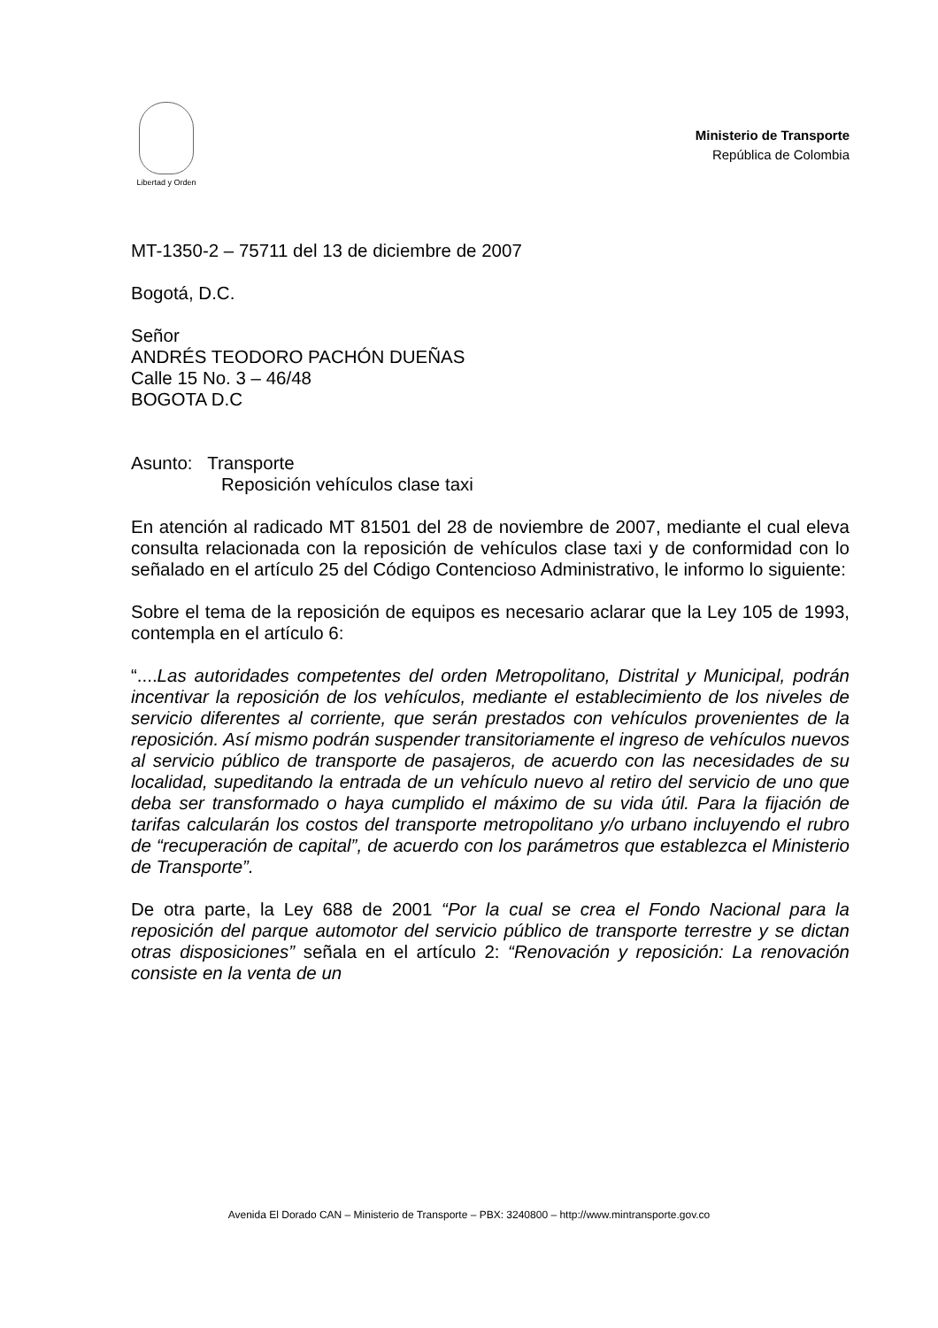Libertad y Orden
Ministerio de Transporte
República de Colombia
MT-1350-2 – 75711 del 13 de diciembre de 2007
Bogotá, D.C.
Señor
ANDRÉS TEODORO PACHÓN DUEÑAS
Calle 15 No. 3 – 46/48
BOGOTA D.C
Asunto: Transporte
Reposición vehículos clase taxi
En atención al radicado MT 81501 del 28 de noviembre de 2007, mediante el cual eleva consulta relacionada con la reposición de vehículos clase taxi y de conformidad con lo señalado en el artículo 25 del Código Contencioso Administrativo, le informo lo siguiente:
Sobre el tema de la reposición de equipos es necesario aclarar que la Ley 105 de 1993, contempla en el artículo 6:
“....Las autoridades competentes del orden Metropolitano, Distrital y Municipal, podrán incentivar la reposición de los vehículos, mediante el establecimiento de los niveles de servicio diferentes al corriente, que serán prestados con vehículos provenientes de la reposición. Así mismo podrán suspender transitoriamente el ingreso de vehículos nuevos al servicio público de transporte de pasajeros, de acuerdo con las necesidades de su localidad, supeditando la entrada de un vehículo nuevo al retiro del servicio de uno que deba ser transformado o haya cumplido el máximo de su vida útil. Para la fijación de tarifas calcularán los costos del transporte metropolitano y/o urbano incluyendo el rubro de “recuperación de capital”, de acuerdo con los parámetros que establezca el Ministerio de Transporte”.
De otra parte, la Ley 688 de 2001 “Por la cual se crea el Fondo Nacional para la reposición del parque automotor del servicio público de transporte terrestre y se dictan otras disposiciones” señala en el artículo 2: “Renovación y reposición: La renovación consiste en la venta de un
Avenida El Dorado CAN – Ministerio de Transporte – PBX: 3240800 – http://www.mintransporte.gov.co